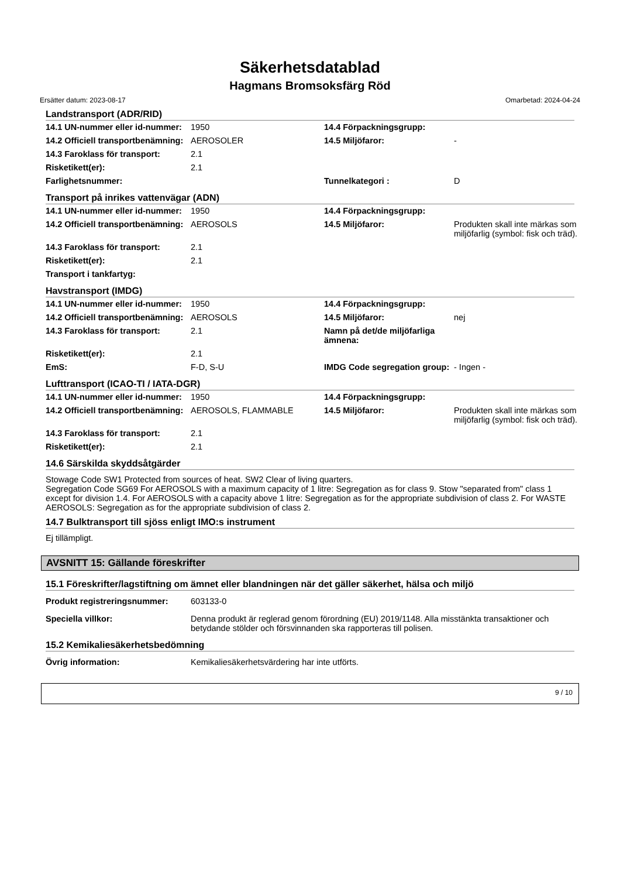Säkerhetsdatablad
Hagmans Bromsoksfärg Röd
Ersätter datum: 2023-08-17 Omarbetad: 2024-04-24
Landstransport (ADR/RID)
| 14.1 UN-nummer eller id-nummer: | 1950 | 14.4 Förpackningsgrupp: | |
| 14.2 Officiell transportbenämning: | AEROSOLER | 14.5 Miljöfaror: | - |
| 14.3 Faroklass för transport: | 2.1 | | |
| Risketikett(er): | 2.1 | | |
| Farlighetsnummer: | | Tunnelkategori : | D |
Transport på inrikes vattenvägar (ADN)
| 14.1 UN-nummer eller id-nummer: | 1950 | 14.4 Förpackningsgrupp: | |
| 14.2 Officiell transportbenämning: | AEROSOLS | 14.5 Miljöfaror: | Produkten skall inte märkas som miljöfarlig (symbol: fisk och träd). |
| 14.3 Faroklass för transport: | 2.1 | | |
| Risketikett(er): | 2.1 | | |
| Transport i tankfartyg: | | | |
Havstransport (IMDG)
| 14.1 UN-nummer eller id-nummer: | 1950 | 14.4 Förpackningsgrupp: | |
| 14.2 Officiell transportbenämning: | AEROSOLS | 14.5 Miljöfaror: | nej |
| 14.3 Faroklass för transport: | 2.1 | Namn på det/de miljöfarliga ämnena: | |
| Risketikett(er): | 2.1 | | |
| EmS: | F-D, S-U | IMDG Code segregation group: | - Ingen - |
Lufttransport (ICAO-TI / IATA-DGR)
| 14.1 UN-nummer eller id-nummer: | 1950 | 14.4 Förpackningsgrupp: | |
| 14.2 Officiell transportbenämning: | AEROSOLS, FLAMMABLE | 14.5 Miljöfaror: | Produkten skall inte märkas som miljöfarlig (symbol: fisk och träd). |
| 14.3 Faroklass för transport: | 2.1 | | |
| Risketikett(er): | 2.1 | | |
14.6 Särskilda skyddsåtgärder
Stowage Code SW1 Protected from sources of heat. SW2 Clear of living quarters.
Segregation Code SG69 For AEROSOLS with a maximum capacity of 1 litre: Segregation as for class 9. Stow "separated from" class 1 except for division 1.4. For AEROSOLS with a capacity above 1 litre: Segregation as for the appropriate subdivision of class 2. For WASTE AEROSOLS: Segregation as for the appropriate subdivision of class 2.
14.7 Bulktransport till sjöss enligt IMO:s instrument
Ej tillämpligt.
AVSNITT 15: Gällande föreskrifter
15.1 Föreskrifter/lagstiftning om ämnet eller blandningen när det gäller säkerhet, hälsa och miljö
| Produkt registreringsnummer: | 603133-0 |
| Speciella villkor: | Denna produkt är reglerad genom förordning (EU) 2019/1148. Alla misstänkta transaktioner och betydande stölder och försvinnanden ska rapporteras till polisen. |
15.2 Kemikaliesäkerhetsbedömning
| Övrig information: | Kemikaliesäkerhetsvärdering har inte utförts. |
9 / 10